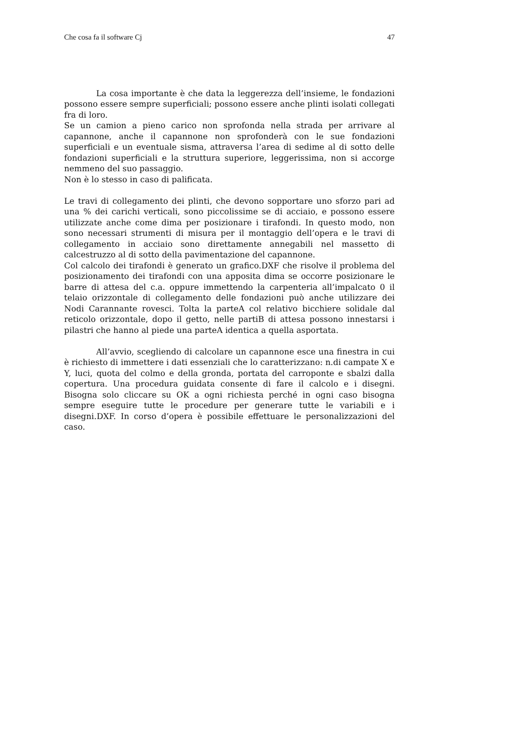Che cosa fa il software Cj 47
La cosa importante è che data la leggerezza dell’insieme, le fondazioni possono essere sempre superficiali; possono essere anche plinti isolati collegati fra di loro.
Se un camion a pieno carico non sprofonda nella strada per arrivare al capannone, anche il capannone non sprofonderà con le sue fondazioni superficiali e un eventuale sisma, attraversa l’area di sedime al di sotto delle fondazioni superficiali e la struttura superiore, leggerissima, non si accorge nemmeno del suo passaggio.
Non è lo stesso in caso di palificata.
Le travi di collegamento dei plinti, che devono sopportare uno sforzo pari ad una % dei carichi verticali, sono piccolissime se di acciaio, e possono essere utilizzate anche come dima per posizionare i tirafondi. In questo modo, non sono necessari strumenti di misura per il montaggio dell’opera e le travi di collegamento in acciaio sono direttamente annegabili nel massetto di calcestruzzo al di sotto della pavimentazione del capannone.
Col calcolo dei tirafondi è generato un grafico.DXF che risolve il problema del posizionamento dei tirafondi con una apposita dima se occorre posizionare le barre di attesa del c.a. oppure immettendo la carpenteria all’impalcato 0 il telaio orizzontale di collegamento delle fondazioni può anche utilizzare dei Nodi Carannante rovesci. Tolta la parteA col relativo bicchiere solidale dal reticolo orizzontale, dopo il getto, nelle partiB di attesa possono innestarsi i pilastri che hanno al piede una parteA identica a quella asportata.
All’avvio, scegliendo di calcolare un capannone esce una finestra in cui è richiesto di immettere i dati essenziali che lo caratterizzano: n.di campate X e Y, luci, quota del colmo e della gronda, portata del carroponte e sbalzi dalla copertura. Una procedura guidata consente di fare il calcolo e i disegni. Bisogna solo cliccare su OK a ogni richiesta perché in ogni caso bisogna sempre eseguire tutte le procedure per generare tutte le variabili e i disegni.DXF. In corso d’opera è possibile effettuare le personalizzazioni del caso.